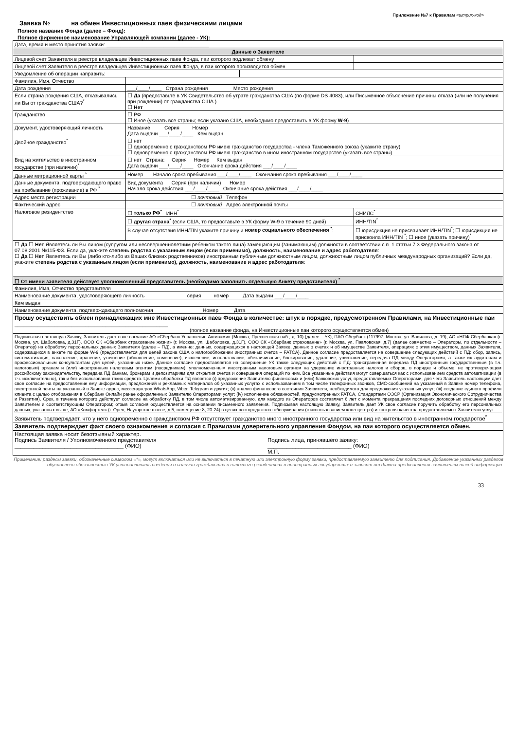Приложение №7 к Правилам <штрих-код>
Заявка № на обмен Инвестиционных паев физическими лицами
Полное название Фонда (далее – Фонд):
Полное фирменное наименование Управляющей компании (далее - УК):
| Дата, время и место принятия заявки: ____________________________________ | | | |
| Данные о Заявителе | | | |
| Лицевой счет Заявителя в реестре владельцев Инвестиционных паев Фонда, паи которого подлежат обмену | | | |
| Лицевой счет Заявителя в реестре владельцев Инвестиционных паев Фонда, в паи которого производится обмен | | | |
| Уведомление об операции направить: | | | |
| Фамилия, Имя, Отчество | | | |
| Дата рождения | ___/____/____ Страна рождения Место рождения | | |
| Если страна рождения США, отказывались ли Вы от гражданства США?<sup>*</sup> | ☐ Да (предоставьте в УК Свидетельство об утрате гражданства США (по форме DS 4083), или Письменное объяснение причины отказа (или не получения при рождении) от гражданства США ) ☐ Нет | | |
| Гражданство | ☐ РФ ☐ Иное (указать все страны; если указано США, необходимо предоставить в УК форму W-9 ) | | |
| Документ, удостоверяющий личность | Название Серия Номер Дата выдачи ___/____/____ Кем выдан | | |
| Двойное гражданство<sup>*</sup> | ☐ нет ☐ одновременно с гражданством РФ имею гражданство государства - члена Таможенного союза (укажите страну) ☐ одновременно с гражданством РФ имею гражданство в ином иностранном государстве (указать все страны) | | |
| Вид на жительство в иностранном государстве (при наличии)<sup>*</sup> | ☐ нет Страна: Серия Номер Кем выдан Дата выдачи ___/____/____ Окончание срока действия ___/____/____ | | |
| Данные миграционной карты <sup>*</sup> | Номер Начало срока пребывания ___/____/____ Окончания срока пребывания ___/____/____ | | |
| Данные документа, подтверждающего право на пребывание (проживание) в РФ <sup>*</sup> | Вид документа Серия (при наличии) Номер Начало срока действия ___/____/____ Окончание срока действия ___/____/____ | | |
| Адрес места регистрации | ☐ почтовый Телефон | | |
| Фактический адрес | ☐ почтовый Адрес электронной почты | | |
| Налоговое резидентство | ☐ только РФ<sup>*</sup> ИНН<sup>*</sup> | | СНИЛС<sup>*</sup> |
| | ☐ другая страна<sup>*</sup> (если США, то предоставьте в УК форму W-9 в течение 90 дней) | | ИНН/TIN<sup>*</sup> |
| | В случае отсутствия ИНН/TIN укажите причину и номер социального обеспечения <sup>*</sup> : | | ☐ юрисдикция не присваивает ИНН/TIN<sup>*</sup>; ☐ юрисдикция не присвоила ИНН/TIN <sup>*</sup>; ☐ иное (указать причину)<sup>*</sup> |
| ☐ Да ☐ Нет Являетесь ли Вы лицом (супругом или несовершеннолетним ребенком такого лица) замещающим (занимающим) должности в соответствии с п. 1 статьи 7.3 Федерального закона от 07.08.2001 №115-ФЗ. Если да, укажите степень родства с указанным лицом (если применимо), должность , наименование и адрес работодателя : ☐ Да ☐ Нет Являетесь ли Вы (либо кто-либо из Ваших близких родственников) иностранным публичным должностным лицом, должностным лицом публичных международных организаций? Если да, укажите степень родства с указанным лицом (если применимо), должность , наименование и адрес работодателя : | | | |
| ☐ От имени заявителя действует уполномоченный представитель (необходимо заполнить отдельную Анкету представителя) <sup>*</sup> | | | |
| Фамилия, Имя, Отчество представителя | | | |
| Наименование документа, удостоверяющего личность серия номер Дата выдачи ___/____/____ | | | |
| Кем выдан | | | |
| Наименование документа, подтверждающего полномочия Номер Дата | | | |
| Прошу осуществить обмен принадлежащих мне Инвестиционных паев Фонда в количестве: штук в порядке, предусмотренном Правилами, на Инвестиционные паи ______________________________________________________ (полное название фонда, на Инвестиционные паи которого осуществляется обмен) | | | |
| Подписывая настоящую Заявку, Заявитель дает свое согласие АО «Сбербанк Управление Активами» (Москва, Пресненская наб., д. 10) (далее – УК), ПАО Сбербанк (117997, Москва, ул. Вавилова, д. 19), АО «НПФ Сбербанка» (г. Москва, ул. Шаболовка, д.31Г), ООО СК «Сбербанк страхование жизни» (г. Москва, ул. Шаболовка, д.31Г), ООО СК «Сбербанк страхование» (г. Москва, ул. Павловская, д.7) (далее совместно – Операторы, по отдельности – Оператор) на обработку персональных данных Заявителя (далее – ПД), а именно: данных, содержащихся в настоящей Заявке, данных о счетах и об имуществе Заявителя, операциях с этим имуществом, данных Заявителя, содержащихся в анкете по форме W-9 (предоставляется для целей закона США о налогообложении иностранных счетов – FATCA). Данное согласие предоставляется на совершение следующих действий с ПД: сбор, запись, систематизация, накопление, хранение, уточнение (обновление, изменение), извлечение, использование, обезличивание, блокирование, удаление, уничтожение, передача ПД между Операторами, а также их аудиторам и профессиональным консультантам для целей, указанных ниже. Данное согласие предоставляется на совершение УК также следующих действий с ПД: трансграничная передача ПД иностранным государственным (в т.ч. налоговым) органам и (или) иностранным налоговым агентам (посредникам), уполномоченным иностранным налоговым органом на удержание иностранных налогов и сборов, в порядке и объеме, не противоречащем российскому законодательству, передача ПД банкам, брокерам и депозитариям для открытия счетов и совершения операций по ним. Все указанные действия могут совершаться как с использованием средств автоматизации (в т.ч. исключительно), так и без использования таких средств. Целями обработки ПД является (i) предложение Заявителю финансовых и (или) банковских услуг, предоставляемых Операторами, для чего Заявитель настоящим дает свое согласие на предоставление ему информации, предложений и рекламных материалов об указанных услугах с использованием в том числе телефонных звонков, СМС-сообщений на указанный в Заявке номер телефона, электронной почты на указанный в Заявке адрес, мессенджеров WhatsApp, Viber, Telegram и других; (ii) анализ финансового состояния Заявителя, необходимого для предложения указанных услуг; (iii) создание единого профиля клиента с целью отображения в Сбербанк Онлайн ранее оформленных Заявителю Операторами услуг; (iv) исполнение обязанностей, предусмотренных FATCA, Стандартами ОЭСР (Организация Экономического Сотрудничества и Развития). Срок, в течение которого действует согласие на обработку ПД, в том числе автоматизированную, для каждого из Операторов составляет 6 лет с момента прекращения последних договорных отношений между Заявителем и соответствующим Оператором; отзыв согласия осуществляется на основании письменного заявления. Подписывая настоящую Заявку, Заявитель дает УК свое согласие поручить обработку его персональных данных, указанных выше, АО «Комфортел» (г. Орел, Наугорское шоссе, д.5, помещение 8, 20-24) в целях постпродажного обслуживания (с использованием колл-центра) и контроля качества предоставляемых Заявителю услуг. | | | |
| Заявитель подтверждает, что у него одновременно с гражданством РФ отсутствует гражданство иного иностранного государства или вид на жительство в иностранном государстве<sup>*</sup> | | | |
| Заявитель подтверждает факт своего ознакомления и согласия с Правилами доверительного управления Фондом, на паи которого осуществляется обмен. | | | |
| Настоящая заявка носит безотзывный характер. Подпись Заявителя / Уполномоченного представителя ___________________________________ (ФИО) Подпись лица, принявшего заявку: ___________________________ (ФИО) М.П. | | | |
Примечание: разделы заявки, обозначенные символом «*», могут включаться или не включаться в печатную или электронную форму заявки, предоставляемую заявителю для подписания. Добавление указанных разделов обусловлено обязанностью УК устанавливать сведения о наличии гражданства и налогвого резидентсва в иностранных государствах и зависит от факта предосавления заявителем такой информации.
33